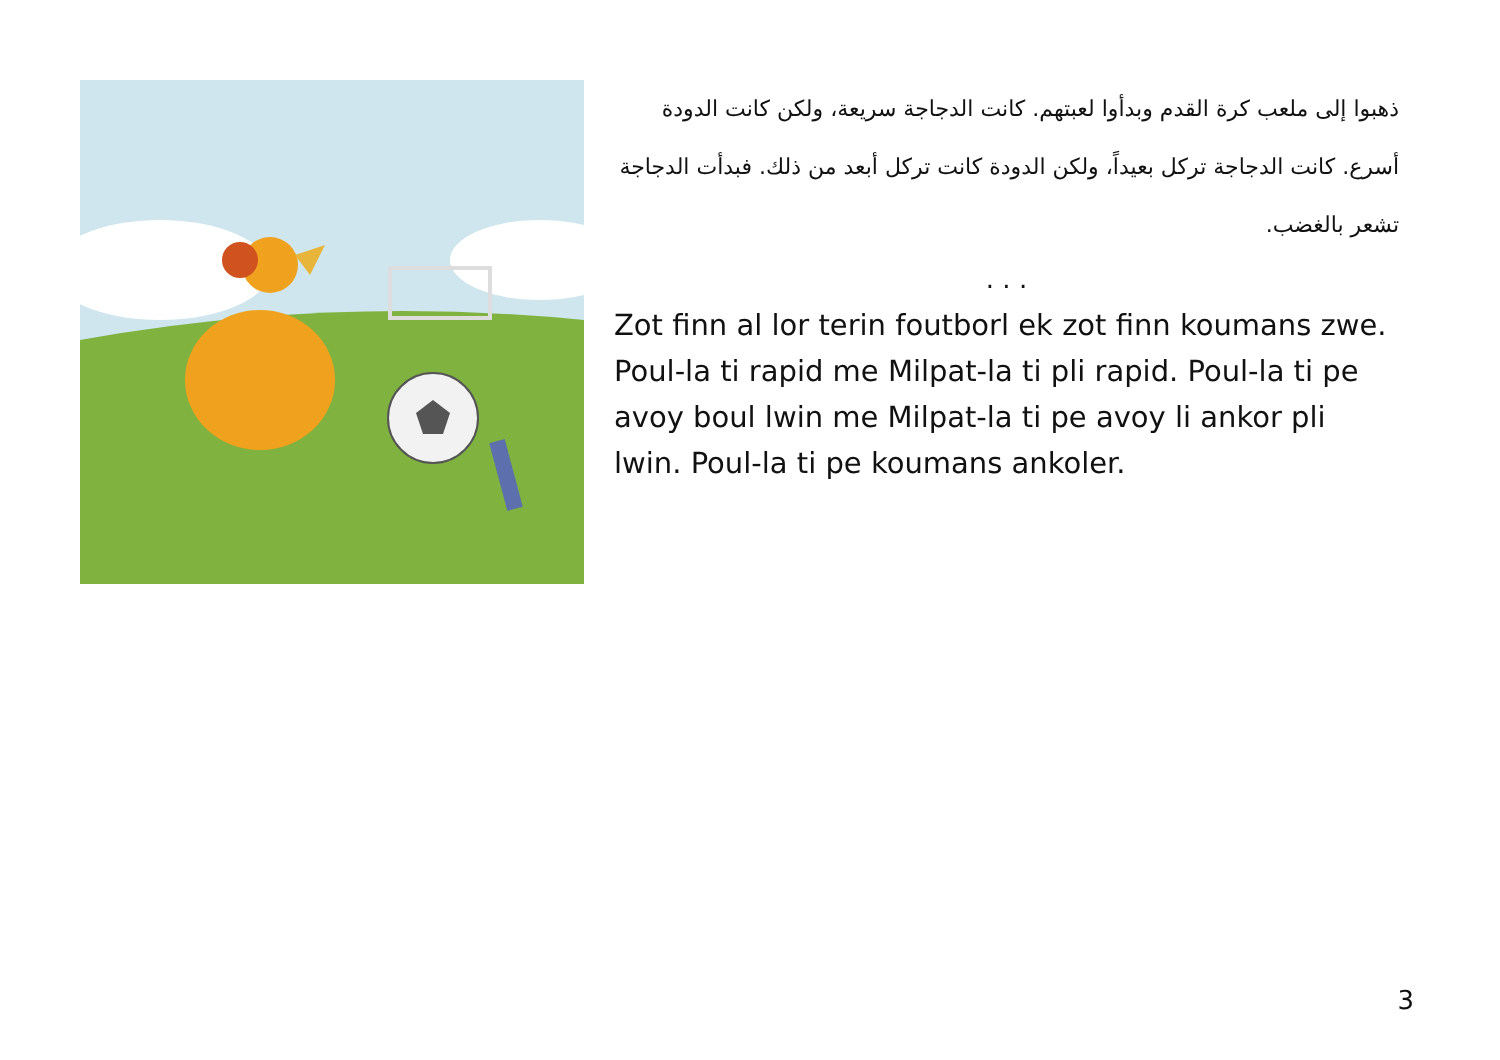ذهبوا إلى ملعب كرة القدم وبدأوا لعبتهم. كانت الدجاجة سريعة، ولكن كانت الدودة أسرع. كانت الدجاجة تركل بعيداً، ولكن الدودة كانت تركل أبعد من ذلك. فبدأت الدجاجة تشعر بالغضب.
. . .
Zot finn al lor terin foutborl ek zot finn koumans zwe. Poul-la ti rapid me Milpat-la ti pli rapid. Poul-la ti pe avoy boul lwin me Milpat-la ti pe avoy li ankor pli lwin. Poul-la ti pe koumans ankoler.
3